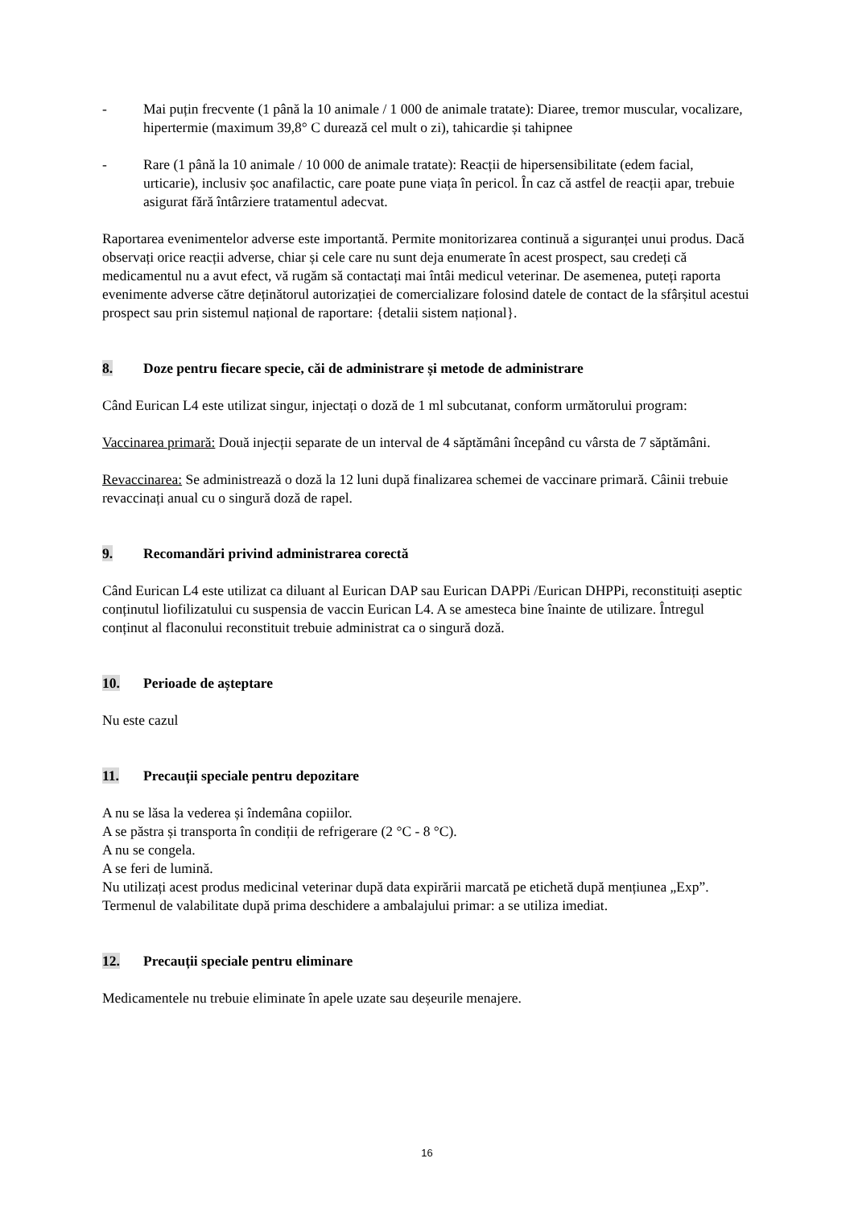- Mai puțin frecvente (1 până la 10 animale / 1 000 de animale tratate): Diaree, tremor muscular, vocalizare, hipertermie (maximum 39,8° C durează cel mult o zi), tahicardie și tahipnee
- Rare (1 până la 10 animale / 10 000 de animale tratate): Reacții de hipersensibilitate (edem facial, urticarie), inclusiv șoc anafilactic, care poate pune viața în pericol. În caz că astfel de reacții apar, trebuie asigurat fără întârziere tratamentul adecvat.
Raportarea evenimentelor adverse este importantă. Permite monitorizarea continuă a siguranței unui produs. Dacă observați orice reacții adverse, chiar și cele care nu sunt deja enumerate în acest prospect, sau credeți că medicamentul nu a avut efect, vă rugăm să contactați mai întâi medicul veterinar. De asemenea, puteți raporta evenimente adverse către deținătorul autorizației de comercializare folosind datele de contact de la sfârșitul acestui prospect sau prin sistemul național de raportare: {detalii sistem național}.
8. Doze pentru fiecare specie, căi de administrare și metode de administrare
Când Eurican L4 este utilizat singur, injectați o doză de 1 ml subcutanat, conform următorului program:
Vaccinarea primară: Două injecții separate de un interval de 4 săptămâni începând cu vârsta de 7 săptămâni.
Revaccinarea: Se administrează o doză la 12 luni după finalizarea schemei de vaccinare primară. Câinii trebuie revaccinați anual cu o singură doză de rapel.
9. Recomandări privind administrarea corectă
Când Eurican L4 este utilizat ca diluant al Eurican DAP sau Eurican DAPPi /Eurican DHPPi, reconstituiți aseptic conținutul liofilizatului cu suspensia de vaccin Eurican L4. A se amesteca bine înainte de utilizare. Întregul conținut al flaconului reconstituit trebuie administrat ca o singură doză.
10. Perioade de așteptare
Nu este cazul
11. Precauții speciale pentru depozitare
A nu se lăsa la vederea și îndemâna copiilor.
A se păstra și transporta în condiții de refrigerare (2 °C - 8 °C).
A nu se congela.
A se feri de lumină.
Nu utilizați acest produs medicinal veterinar după data expirării marcată pe etichetă după mențiunea „Exp”.
Termenul de valabilitate după prima deschidere a ambalajului primar: a se utiliza imediat.
12. Precauții speciale pentru eliminare
Medicamentele nu trebuie eliminate în apele uzate sau deșeurile menajere.
16